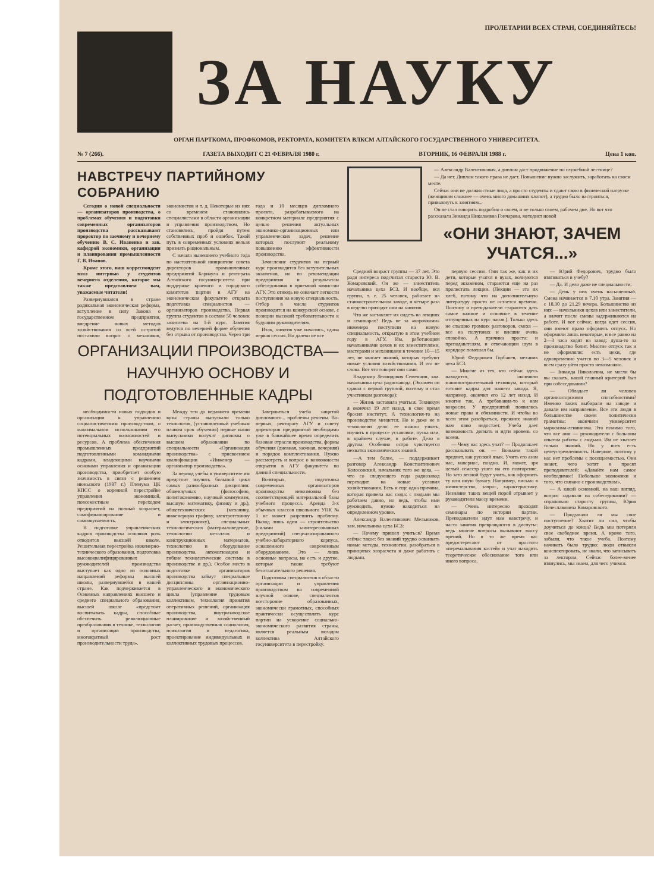ПРОЛЕТАРИИ ВСЕХ СТРАН, СОЕДИНЯЙТЕСЬ!
ЗА НАУКУ
ОРГАН ПАРТКОМА, ПРОФКОМОВ, РЕКТОРАТА, КОМИТЕТА ВЛКСМ АЛТАЙСКОГО ГОСУДАРСТВЕННОГО УНИВЕРСИТЕТА.
№ 7 (266). ГАЗЕТА ВЫХОДИТ С 21 ФЕВРАЛЯ 1980 г. ВТОРНИК, 16 ФЕВРАЛЯ 1988 г. Цена 1 коп.
НАВСТРЕЧУ ПАРТИЙНОМУ СОБРАНИЮ
Сегодня о новой специальности — организаторов производства, о проблемах обучения и подготовки современных организаторов производства рассказывают проректор по заочному и вечернему обучению В. С. Иваненко и зав. кафедрой экономики, организации и планирования промышленности Г. В. Иванов.
Кроме этого, наш корреспондент взял интервью у студентов вечернего отделения, которое мы также представляем вам, уважаемые читатели!
Развернувшаяся в стране радикальная экономическая реформа, вступление в силу Закона о государственном предприятии, внедрение новых методов хозяйствования со всей остротой поставили вопрос о механиков, экономистов и т. д. Некоторые из них со временем становились специалистами в области организации и управления производством. Но становились, пройдя путем собственных проб и ошибок. Такой путь в современных условиях нельзя признать рациональным.
С начала нынешнего учебного года по настоятельной инициативе совета директоров промышленных предприятий Барнаула и ректората Алтайского госуниверситета при поддержке краевого и городского комитетов партии в АГУ на экономическом факультете открыта подготовка специалистов — организаторов производства. Первая группа студентов в составе 50 человек зачислена на 1-й курс. Занятия ведутся по вечерней форме обучения без отрыва от производства. Через три года и 10 месяцев дипломного проекта, разрабатываемого на конкретном материале предприятия с целью решения актуальных экономико-организационных или управленческих задач, решение которых послужит реальному повышению эффективности производства.
Зачисление студентов на первый курс производится без вступительных экзаменов, но по рекомендации предприятия и результатам собеседования в приемной комиссии АГУ. Это отнюдь не означает легкости поступления на новую специальность. Отбор в число студентов производится на конкурсной основе, с позиции высокой требовательности к будущим руководителям.
Итак, занятия уже начались, сдана первая сессия. Но далеко не все
ОРГАНИЗАЦИИ ПРОИЗВОДСТВА—
НАУЧНУЮ ОСНОВУ И
ПОДГОТОВЛЕННЫЕ КАДРЫ
необходимости новых подходов и организации к управлению социалистическим производством, о максимальном использовании его потенциальных возможностей и ресурсов. А проблема обеспечения промышленных предприятий подготовленными командными кадрами, владеющими научными основами управления и организации производства, приобретает особую значимость в связи с решением июньского (1987 г.) Пленума ЦК КПСС о коренной перестройке управления экономикой, повсеместным переходом предприятий на полный хозрасчет, самофинансирование и самоокупаемость.
В подготовке управленческих кадров производства основная роль отводится высшей школе. Решительная перестройка инженерно-технического образования, подготовка высококвалифицированных руководителей производства выступает как одно из основных направлений реформы высшей школы, развернувшейся в нашей стране. Как подчеркивается в Основных направлениях высшего и среднего специального образования, высшей школе «предстоит воспитывать кадры, способные обеспечить революционные преобразования в технике, технологии и организации производства, многократный рост производительности труда».
Между тем до недавнего времени вузы страны выпускали только технологов, (установленный учебным планом срок обучения) первые наши выпускники получат дипломы о высшем образовании по специальности «Организация производства» с присвоением квалификации «Инженер — организатор производства».
За период учебы в университете им предстоит изучить большой цикл самых разнообразных дисциплин: общенаучных (философию, политэкономию, научный коммунизм, высшую математику, физику и др.), общетехнических (механику, инженерную графику, электротехнику и электронику), специальных технологических (материаловедение, технологию металлов и конструкционных материалов, технологию и оборудование производства, автоматизацию и гибкие технологические системы в производстве и др.). Особое место в подготовке организаторов производства займут специальные дисциплины организационно-управленческого и экономического цикла (управление трудовым коллективом, технология принятия оперативных решений, организация производства, внутризаводское планирование и хозяйственный расчет, производственная социология, психология и педагогика, проектирование индивидуальных и коллективных трудовых процессов.
Завершиться учеба защитой дипломного... проблемы решены. Во-первых, ректорату АГУ и совету директоров предприятий необходимо уже в ближайшее время определить базовые отрасли производства, формы обучения (дневная, заочная, вечерняя) и порядок комплектования. Нужно рассмотреть и вопрос о возможности открытия в АГУ факультета по данной специальности.
Во-вторых, подготовка современных организаторов производства невозможна без соответствующей материальной базы учебного процесса. Аренда 3-х обычных классов школьного УПК № 1 не может разрешить проблему. Выход лишь один — строительство (силами заинтересованных предприятий) специализированного учебно-лабораторного корпуса, оснащенного современным оборудованием. Это — лишь основные вопросы, но есть и другие, которые также требуют безотлагательного решения.
Подготовка специалистов в области организации и управления производством на современной научной основе, специалистов всесторонне образованных, экономически грамотных, способных практически осуществлять курс партии на ускорение социально-экономического развития страны, является реальным вкладом коллектива Алтайского госуниверситета в перестройку.
— Александр Валентинович, а диплом даст продвижение по служебной лестнице?
— Да нет. Диплом такого права не дает. Повышение нужно заслужить, заработать на своем месте.
Сейчас они не должностные лица, а просто студенты и сдают свою в физической нагрузке (женщинам сложнее — очень много домашних хлопот), а трудно было настроиться, привыкнуть к занятиям...
Он не стал говорить подробно о своем, и не только своем, рабочем дне. Но вот что рассказала Зинаида Николаевна Гончарова, методист новой
«ОНИ ЗНАЮТ, ЗАЧЕМ УЧАТСЯ...»
Средний возраст группы — 37 лет. Это ради интереса подсчитал староста Ю. В. Комаровский. Он же — заместитель начальника цеха БСЗ. И вообще, вся группа, т. е. 25 человек, работает на станкостроительном заводе, и четыре раза в неделю приходят они на занятия.
Что же заставляет их сидеть на лекциях и семинарах? Ведь не за «корочками» инженера поступили на новую специальность, открытую в этом учебном году в АГУ. Им, работающим начальниками цехов и их заместителями, мастерами и механиками в течение 10—15 лет, не хватает знаний, которых требуют новые условия хозяйствования. И это не слова. Вот что говорят они сами:
Владимир Леонидович Семенчин, зам. начальника цеха радиозавода. (Экзамен он сдавал с первой группой, поэтому и стал участником разговора):
— Жизнь заставила учиться. Техникум я окончил 19 лет назад, в свое время бросил институт. А технология-то на производстве меняется. Но и даже не в технологии дело: ее можно узнать, изучить в процессе установки, пуска или, в крайнем случае, в работе. Дело в другом. Особенно остро чувствуется нехватка экономических знаний.
—А тем более, — поддерживает разговор Александр Константинович Колосовский, начальник того же цеха, — что со следующего года радиозавод переходит на новые условия хозяйствования. Есть и еще одна причина, которая привела нас сюда: с людьми мы работаем давно, но ведь, чтобы ими руководить, нужно находиться на определенном уровне.
Александр Валентинович Мельников, зам. начальника цеха БСЗ:
— Почему пришел учиться? Время сейчас такое: без знаний трудно осваивать новые методы, технологии, разобраться в принципах хозрасчета и даже работать с людьми.
первую сессию. Они так же, как и их дети, которые учатся в вузах, волнуются перед экзаменом, стараются еще на раз пролистать лекции. (Лекции — это их хлеб, потому что на дополнительную литературу просто не остается времени. Поэтому и преподаватели стараются дать самое важное и основное в течение отпущенных на курс часов.). Только здесь не слышно громких разговоров, смеха — все на полутонах и внешне очень спокойно. А причина проста: и преподавателям, и отвечающим шум в коридоре помешал бы.
Юрий Федорович Горбанев, механик цеха БСЗ:
— Многие из тех, кто сейчас здесь находится, окончили машиностроительный техникум, который готовит кадры для нашего завода. Я, например, окончил его 12 лет назад. И многие так. А требования-то к нам возросли. У предприятий появились новые права и обязанности. И чтобы во всем этом разобраться, прежних знаний нам явно недостает. Учеба дает возможность догнать и идти вровень со всеми.
— Чему нас здесь учат? — Продолжает рассказывать он. — Возьмем такой предмет, как русский язык. Учить его азам нас, наверное, поздно. И, может, зря целый семестр ушел на его повторение. Но зато весной будут учить, как оформить ту или иную бумагу. Например, письмо в министерство, запрос, характеристику. Незнание таких вещей порой отрывает у руководителя массу времени.
— Очень интересно проходят семинары по истории партии. Преподаватели идут нам навстречу, и часто занятия превращаются в диспуты: ведь многие вопросы вызывают массу прений. Но в то же время нас предостерегают от простого «перемалывания костей» и учат находить теоретическое обоснование того или иного вопроса.
— Юрий Федорович, трудно было втягиваться в учебу?
— Да. И дело даже не специальности:
— День у них очень насыщенный. Смена начинается в 7.10 утра. Занятия — с 18.30 до 21.29 вечера. Большинство из них — начальники цехов или заместители, а значит после смены задерживаются на работе. И вот сейчас, когда идет сессия, они имеют право оформить отпуск. Но оформили лишь некоторые, и все равно на 2—3 часа ходят на завод: душа-то за производство болит. Многие отпуск так и не оформляли: есть цехи, где одновременно учатся по 3—5 человек и всем сразу уйти просто невозможно.
— Зинаида Николаевна, не могли бы вы сказать, какой главный критерий был при собеседовании?
— Обладает ли человек организаторскими способностями? Именно таких выбирали на заводе и давали им направление. Все эти люди в большинстве своем политически грамотны: окончили университет марксизма-ленинизма. Это помимо того, что все они — руководители с большим опытом работы с людьми. Им не хватает только знаний. Но у всех есть целеустремленность. Наверное, поэтому у нас нет проблемы с посещаемостью. Они знают, чего хотят и просят преподавателей: «Давайте нам самое необходимое! Побольше экономики и того, что связано с производством».
— А какой основной, на ваш взгляд, вопрос задавали на собеседовании? — спрашиваю старосту группы, Юрия Вячеславовича Комаровского.
— Продумали ли мы свое поступление? Хватит ли сил, чтобы доучиться до конца? Ведь мы потеряли свое свободное время. А кроме того, забыли, что такое учеба. Поэтому начинать было трудно: люди отвыкли конспектировать, не знали, что записывать за лектором. Сейчас более-менее втянулись, мы знаем, для чего учимся.